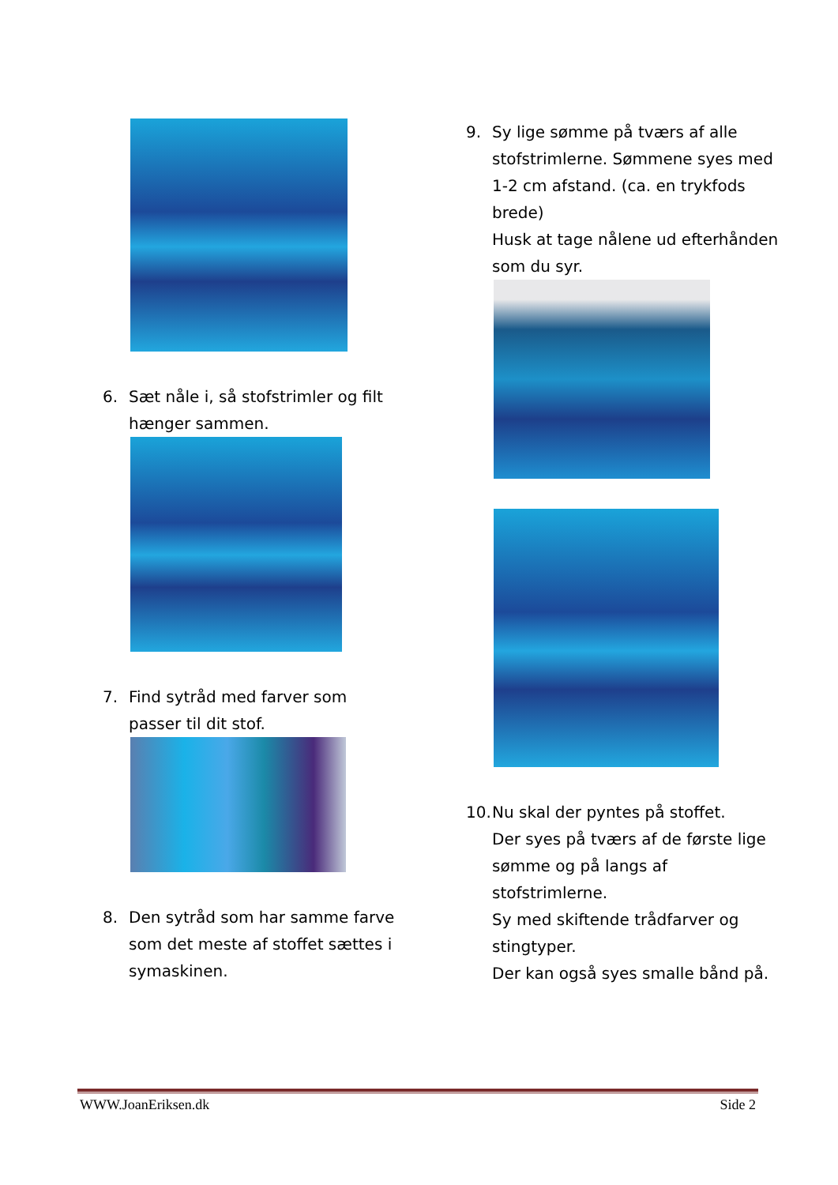6. Sæt nåle i, så stofstrimler og filt hænger sammen.
7. Find sytråd med farver som passer til dit stof.
8. Den sytråd som har samme farve som det meste af stoffet sættes i symaskinen.
9. Sy lige sømme på tværs af alle stofstrimlerne. Sømmene syes med 1-2 cm afstand. (ca. en trykfods brede)
Husk at tage nålene ud efterhånden som du syr.
10. Nu skal der pyntes på stoffet.
Der syes på tværs af de første lige sømme og på langs af stofstrimlerne.
Sy med skiftende trådfarver og stingtyper.
Der kan også syes smalle bånd på.
WWW.JoanEriksen.dk Side 2